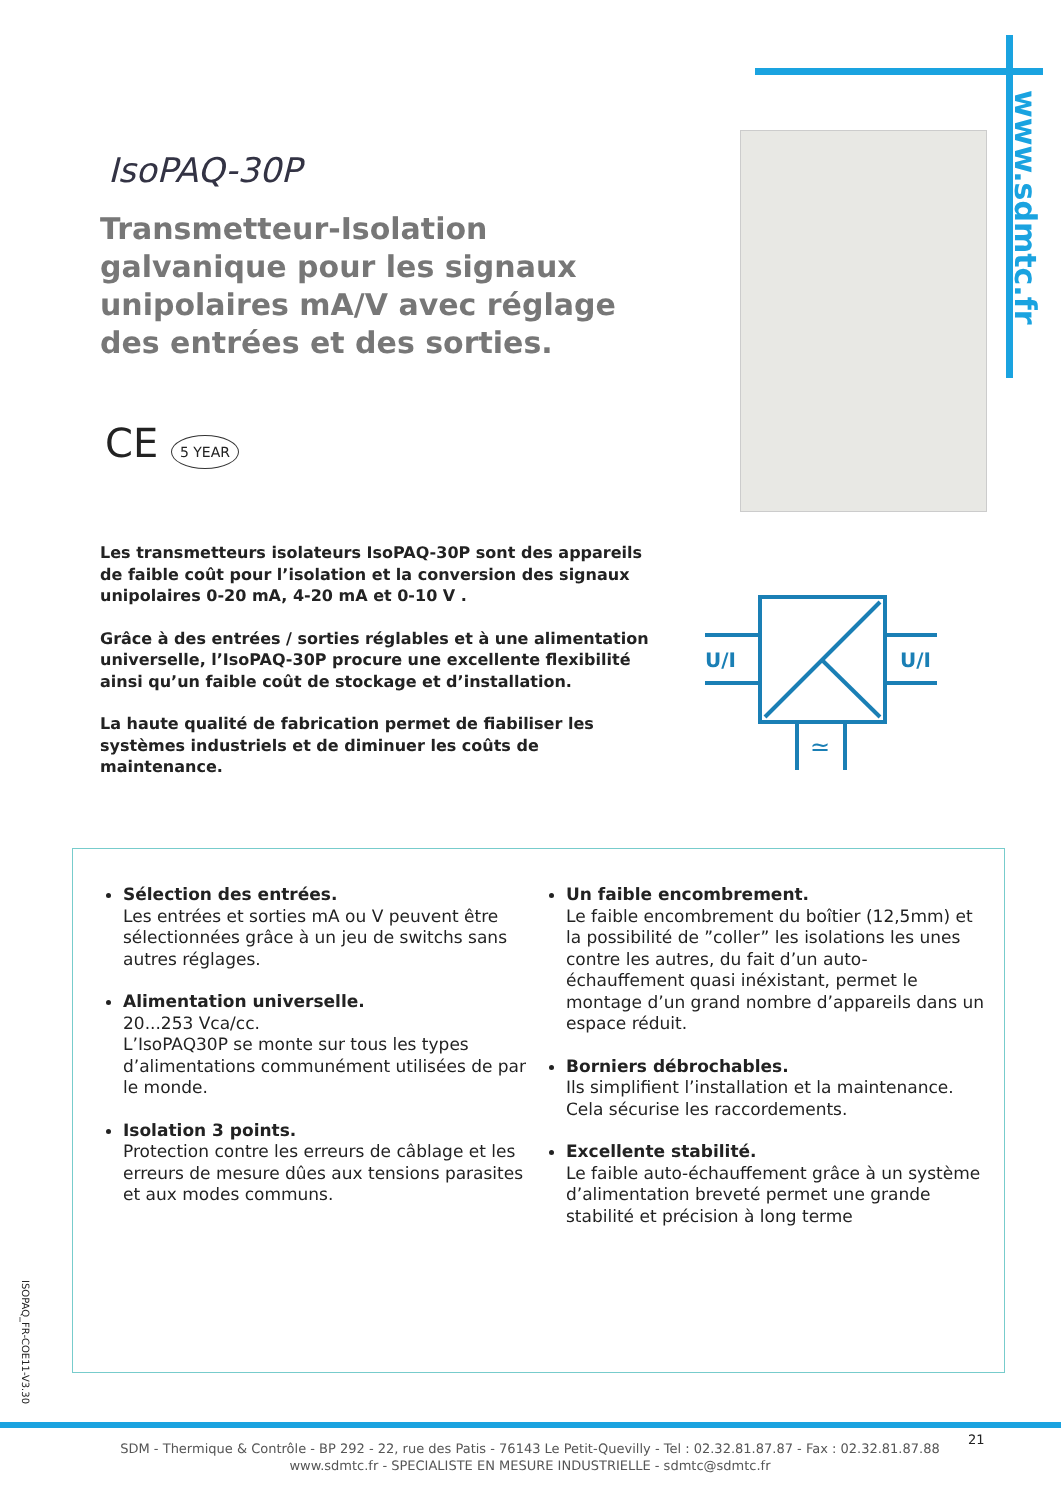www.sdmtc.fr
IsoPAQ-30P
Transmetteur-Isolation galvanique pour les signaux unipolaires mA/V avec réglage des entrées et des sorties.
CE 5 YEAR
Les transmetteurs isolateurs IsoPAQ-30P sont des appareils de faible coût pour l’isolation et la conversion des signaux unipolaires 0-20 mA, 4-20 mA et 0-10 V .
Grâce à des entrées / sorties réglables et à une alimentation universelle, l’IsoPAQ-30P procure une excellente flexibilité ainsi qu’un faible coût de stockage et d’installation.
La haute qualité de fabrication permet de fiabiliser les systèmes industriels et de diminuer les coûts de maintenance.
U/I
U/I
≃
Sélection des entrées.
Les entrées et sorties mA ou V peuvent être sélectionnées grâce à un jeu de switchs sans autres réglages.
Alimentation universelle.
20...253 Vca/cc.
L’IsoPAQ30P se monte sur tous les types d’alimentations communément utilisées de par le monde.
Isolation 3 points.
Protection contre les erreurs de câblage et les erreurs de mesure dûes aux tensions parasites et aux modes communs.
Un faible encombrement.
Le faible encombrement du boîtier (12,5mm) et la possibilité de ”coller” les isolations les unes contre les autres, du fait d’un auto-échauffement quasi inéxistant, permet le montage d’un grand nombre d’appareils dans un espace réduit.
Borniers débrochables.
Ils simplifient l’installation et la maintenance. Cela sécurise les raccordements.
Excellente stabilité.
Le faible auto-échauffement grâce à un système d’alimentation breveté permet une grande stabilité et précision à long terme
ISOPAQ_FR-COE11-V3.30
SDM - Thermique & Contrôle - BP 292 - 22, rue des Patis - 76143 Le Petit-Quevilly - Tel : 02.32.81.87.87 - Fax : 02.32.81.87.88
www.sdmtc.fr - SPECIALISTE EN MESURE INDUSTRIELLE - sdmtc@sdmtc.fr
21